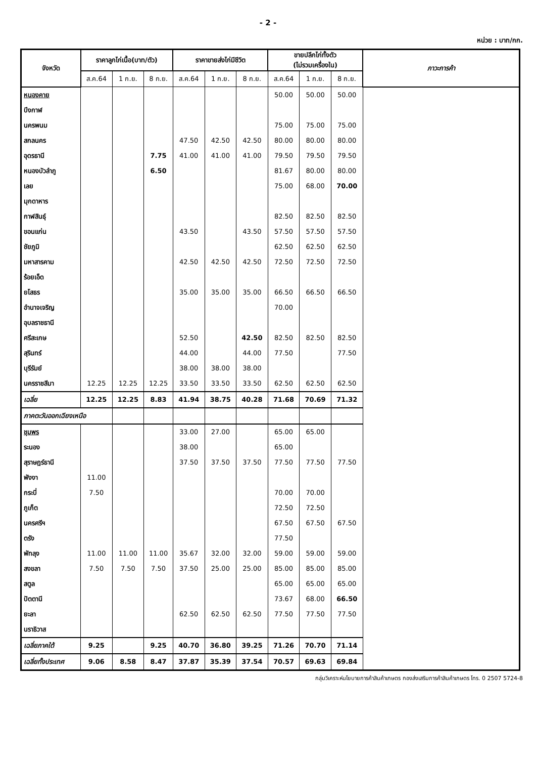- 2 -
หน่วย : บาท/กก.
| จังหวัด | ราคาลูกไก่เนื้อ(บาท/ตัว) | | | ราคาขายส่งไก่มีชีวิต | | | ขายปลีกไก่ทั้งตัว (ไม่รวมเครื่องใน) | | | ภาวะการค้า |
| --- | --- | --- | --- | --- | --- | --- | --- | --- | --- | --- |
| | ส.ค.64 | 1 ก.ย. | 8 ก.ย. | ส.ค.64 | 1 ก.ย. | 8 ก.ย. | ส.ค.64 | 1 ก.ย. | 8 ก.ย. | |
| หนองคาย | | | | | | | 50.00 | 50.00 | 50.00 | |
| บึงกาฬ | | | | | | | | | | |
| นครพนม | | | | | | | 75.00 | 75.00 | 75.00 | |
| สกลนคร | | | | 47.50 | 42.50 | 42.50 | 80.00 | 80.00 | 80.00 | |
| อุดรธานี | | | 7.75 | 41.00 | 41.00 | 41.00 | 79.50 | 79.50 | 79.50 | |
| หนองบัวลำภู | | | 6.50 | | | | 81.67 | 80.00 | 80.00 | |
| เลย | | | | | | | 75.00 | 68.00 | 70.00 | |
| มุกดาหาร | | | | | | | | | | |
| กาฬสินธุ์ | | | | | | | 82.50 | 82.50 | 82.50 | |
| ขอนแก่น | | | | 43.50 | | 43.50 | 57.50 | 57.50 | 57.50 | |
| ชัยภูมิ | | | | | | | 62.50 | 62.50 | 62.50 | |
| มหาสารคาม | | | | 42.50 | 42.50 | 42.50 | 72.50 | 72.50 | 72.50 | |
| ร้อยเอ็ด | | | | | | | | | | |
| ยโสธร | | | | 35.00 | 35.00 | 35.00 | 66.50 | 66.50 | 66.50 | |
| อำนาจเจริญ | | | | | | | 70.00 | | | |
| อุบลราชธานี | | | | | | | | | | |
| ศรีสะเกษ | | | | 52.50 | | 42.50 | 82.50 | 82.50 | 82.50 | |
| สุรินทร์ | | | | 44.00 | | 44.00 | 77.50 | | 77.50 | |
| บุรีรัมย์ | | | | 38.00 | 38.00 | 38.00 | | | | |
| นครราชสีมา | 12.25 | 12.25 | 12.25 | 33.50 | 33.50 | 33.50 | 62.50 | 62.50 | 62.50 | |
| เฉลี่ย | 12.25 | 12.25 | 8.83 | 41.94 | 38.75 | 40.28 | 71.68 | 70.69 | 71.32 | |
| ภาคตะวันออกเฉียงเหนือ | | | | | | | | | | |
| ชุมพร | | | | 33.00 | 27.00 | | 65.00 | 65.00 | | |
| ระนอง | | | | 38.00 | | | 65.00 | | | |
| สุราษฎร์ธานี | | | | 37.50 | 37.50 | 37.50 | 77.50 | 77.50 | 77.50 | |
| พังงา | 11.00 | | | | | | | | | |
| กระบี่ | 7.50 | | | | | | 70.00 | 70.00 | | |
| ภูเก็ต | | | | | | | 72.50 | 72.50 | | |
| นครศรีฯ | | | | | | | 67.50 | 67.50 | 67.50 | |
| ตรัง | | | | | | | 77.50 | | | |
| พัทลุง | 11.00 | 11.00 | 11.00 | 35.67 | 32.00 | 32.00 | 59.00 | 59.00 | 59.00 | |
| สงขลา | 7.50 | 7.50 | 7.50 | 37.50 | 25.00 | 25.00 | 85.00 | 85.00 | 85.00 | |
| สตูล | | | | | | | 65.00 | 65.00 | 65.00 | |
| ปัตตานี | | | | | | | 73.67 | 68.00 | 66.50 | |
| ยะลา | | | | 62.50 | 62.50 | 62.50 | 77.50 | 77.50 | 77.50 | |
| นราธิวาส | | | | | | | | | | |
| เฉลี่ยภาคใต้ | 9.25 | | 9.25 | 40.70 | 36.80 | 39.25 | 71.26 | 70.70 | 71.14 | |
| เฉลี่ยทั้งประเทศ | 9.06 | 8.58 | 8.47 | 37.87 | 35.39 | 37.54 | 70.57 | 69.63 | 69.84 | |
กลุ่มวิเคราะห์นโยบายการค้าสินค้าเกษตร กองส่งเสริมการค้าสินค้าเกษตร โทร. 0 2507 5724-8